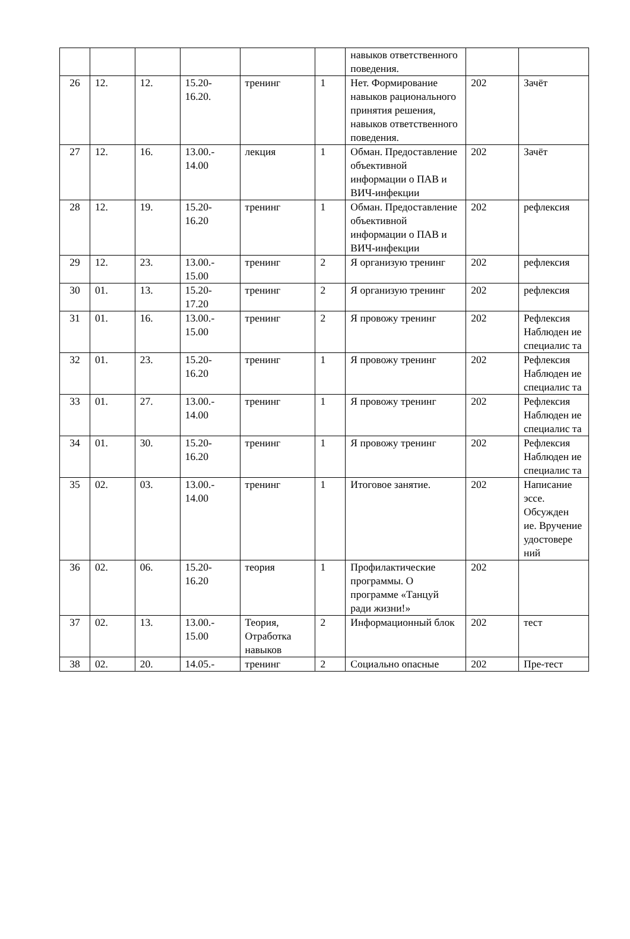| | | | | | | навыков ответственного поведения. | | |
| 26 | 12. | 12. | 15.20- 16.20. | тренинг | 1 | Нет. Формирование навыков рационального принятия решения, навыков ответственного поведения. | 202 | Зачёт |
| 27 | 12. | 16. | 13.00.- 14.00 | лекция | 1 | Обман. Предоставление объективной информации о ПАВ и ВИЧ-инфекции | 202 | Зачёт |
| 28 | 12. | 19. | 15.20- 16.20 | тренинг | 1 | Обман. Предоставление объективной информации о ПАВ и ВИЧ-инфекции | 202 | рефлексия |
| 29 | 12. | 23. | 13.00.- 15.00 | тренинг | 2 | Я организую тренинг | 202 | рефлексия |
| 30 | 01. | 13. | 15.20- 17.20 | тренинг | 2 | Я организую тренинг | 202 | рефлексия |
| 31 | 01. | 16. | 13.00.- 15.00 | тренинг | 2 | Я провожу тренинг | 202 | Рефлексия Наблюден ие специалис та |
| 32 | 01. | 23. | 15.20- 16.20 | тренинг | 1 | Я провожу тренинг | 202 | Рефлексия Наблюден ие специалис та |
| 33 | 01. | 27. | 13.00.- 14.00 | тренинг | 1 | Я провожу тренинг | 202 | Рефлексия Наблюден ие специалис та |
| 34 | 01. | 30. | 15.20- 16.20 | тренинг | 1 | Я провожу тренинг | 202 | Рефлексия Наблюден ие специалис та |
| 35 | 02. | 03. | 13.00.- 14.00 | тренинг | 1 | Итоговое занятие. | 202 | Написание эссе. Обсужден ие. Вручение удостовере ний |
| 36 | 02. | 06. | 15.20- 16.20 | теория | 1 | Профилактические программы. О программе «Танцуй ради жизни!» | 202 | |
| 37 | 02. | 13. | 13.00.- 15.00 | Теория, Отработка навыков | 2 | Информационный блок | 202 | тест |
| 38 | 02. | 20. | 14.05.- | тренинг | 2 | Социально опасные | 202 | Пре-тест |